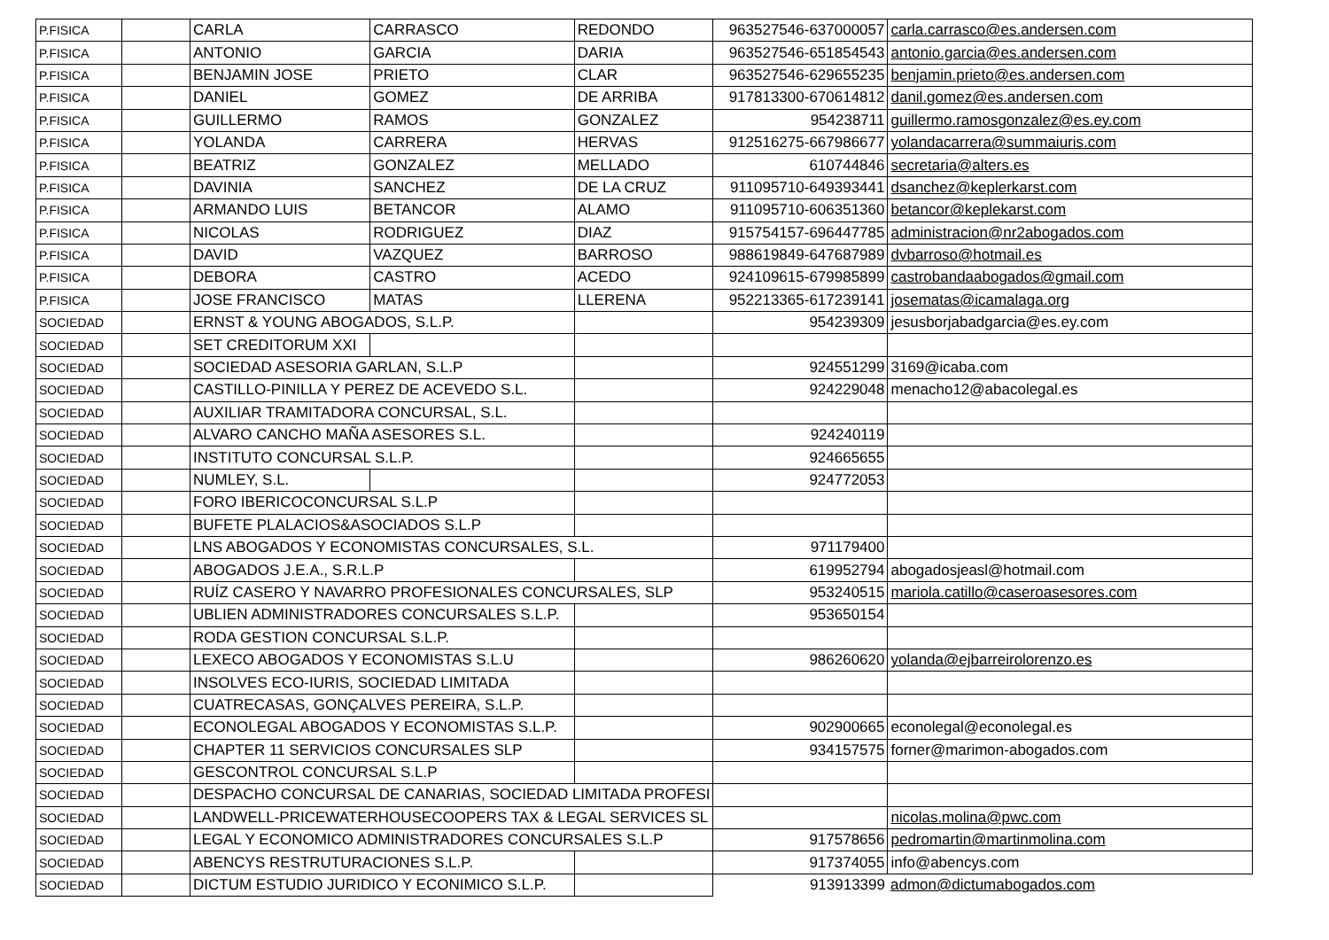| P.FISICA | | CARLA | CARRASCO | REDONDO | 963527546-637000057 | carla.carrasco@es.andersen.com |
| P.FISICA | | ANTONIO | GARCIA | DARIA | 963527546-651854543 | antonio.garcia@es.andersen.com |
| P.FISICA | | BENJAMIN JOSE | PRIETO | CLAR | 963527546-629655235 | benjamin.prieto@es.andersen.com |
| P.FISICA | | DANIEL | GOMEZ | DE ARRIBA | 917813300-670614812 | danil.gomez@es.andersen.com |
| P.FISICA | | GUILLERMO | RAMOS | GONZALEZ | 954238711 | guillermo.ramosgonzalez@es.ey.com |
| P.FISICA | | YOLANDA | CARRERA | HERVAS | 912516275-667986677 | yolandacarrera@summaiuris.com |
| P.FISICA | | BEATRIZ | GONZALEZ | MELLADO | 610744846 | secretaria@alters.es |
| P.FISICA | | DAVINIA | SANCHEZ | DE LA CRUZ | 911095710-649393441 | dsanchez@keplerkarst.com |
| P.FISICA | | ARMANDO LUIS | BETANCOR | ALAMO | 911095710-606351360 | betancor@keplekarst.com |
| P.FISICA | | NICOLAS | RODRIGUEZ | DIAZ | 915754157-696447785 | administracion@nr2abogados.com |
| P.FISICA | | DAVID | VAZQUEZ | BARROSO | 988619849-647687989 | dvbarroso@hotmail.es |
| P.FISICA | | DEBORA | CASTRO | ACEDO | 924109615-679985899 | castrobandaabogados@gmail.com |
| P.FISICA | | JOSE FRANCISCO | MATAS | LLERENA | 952213365-617239141 | josematas@icamalaga.org |
| SOCIEDAD | | ERNST & YOUNG ABOGADOS, S.L.P. | | | 954239309 | jesusborjabadgarcia@es.ey.com |
| SOCIEDAD | | SET CREDITORUM XXI | | | | |
| SOCIEDAD | | SOCIEDAD ASESORIA GARLAN, S.L.P | | | 924551299 | 3169@icaba.com |
| SOCIEDAD | | CASTILLO-PINILLA Y PEREZ DE ACEVEDO S.L. | | | 924229048 | menacho12@abacolegal.es |
| SOCIEDAD | | AUXILIAR TRAMITADORA CONCURSAL, S.L. | | | | |
| SOCIEDAD | | ALVARO CANCHO MAÑA ASESORES S.L. | | | 924240119 | |
| SOCIEDAD | | INSTITUTO CONCURSAL S.L.P. | | | 924665655 | |
| SOCIEDAD | | NUMLEY, S.L. | | | 924772053 | |
| SOCIEDAD | | FORO IBERICOCONCURSAL S.L.P | | | | |
| SOCIEDAD | | BUFETE PLALACIOS&ASOCIADOS S.L.P | | | | |
| SOCIEDAD | | LNS ABOGADOS Y ECONOMISTAS CONCURSALES, S.L. | | | 971179400 | |
| SOCIEDAD | | ABOGADOS J.E.A., S.R.L.P | | | 619952794 | abogadosjeasl@hotmail.com |
| SOCIEDAD | | RUÍZ CASERO Y NAVARRO PROFESIONALES CONCURSALES, SLP | | | 953240515 | mariola.catillo@caseroasesores.com |
| SOCIEDAD | | UBLIEN ADMINISTRADORES CONCURSALES S.L.P. | | | 953650154 | |
| SOCIEDAD | | RODA GESTION CONCURSAL S.L.P. | | | | |
| SOCIEDAD | | LEXECO ABOGADOS Y ECONOMISTAS S.L.U | | | 986260620 | yolanda@ejbarreirolorenzo.es |
| SOCIEDAD | | INSOLVES ECO-IURIS, SOCIEDAD LIMITADA | | | | |
| SOCIEDAD | | CUATRECASAS, GONÇALVES PEREIRA, S.L.P. | | | | |
| SOCIEDAD | | ECONOLEGAL ABOGADOS Y ECONOMISTAS S.L.P. | | | 902900665 | econolegal@econolegal.es |
| SOCIEDAD | | CHAPTER 11 SERVICIOS CONCURSALES SLP | | | 934157575 | forner@marimon-abogados.com |
| SOCIEDAD | | GESCONTROL CONCURSAL S.L.P | | | | |
| SOCIEDAD | | DESPACHO CONCURSAL DE CANARIAS, SOCIEDAD LIMITADA PROFESI | | | | |
| SOCIEDAD | | LANDWELL-PRICEWATERHOUSECOOPERS TAX & LEGAL SERVICES SL | | | | nicolas.molina@pwc.com |
| SOCIEDAD | | LEGAL Y ECONOMICO ADMINISTRADORES CONCURSALES S.L.P | | | 917578656 | pedromartin@martinmolina.com |
| SOCIEDAD | | ABENCYS RESTRUTURACIONES S.L.P. | | | 917374055 | info@abencys.com |
| SOCIEDAD | | DICTUM ESTUDIO JURIDICO Y ECONIMICO S.L.P. | | | 913913399 | admon@dictumabogados.com |